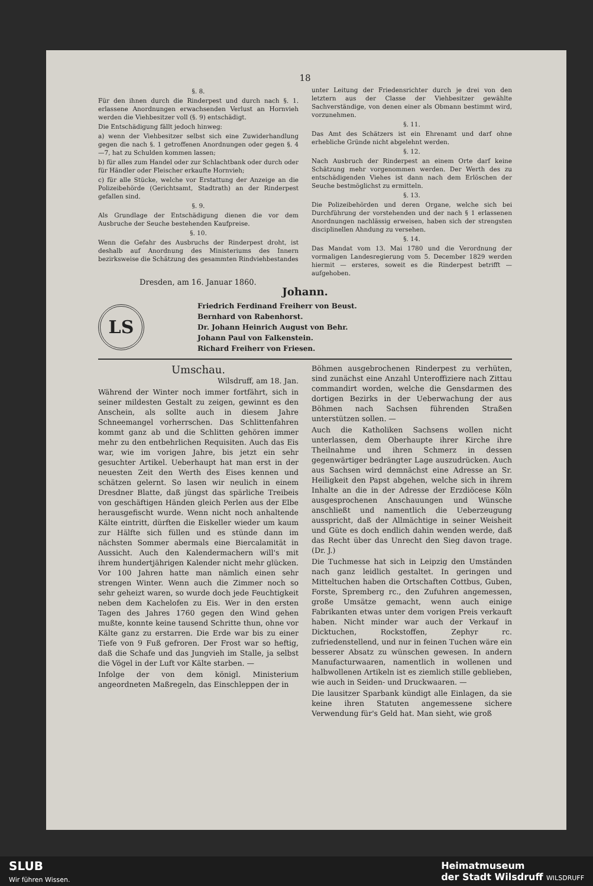18
§. 8.
Für den ihnen durch die Rinderpest und durch nach §. 1. erlassene Anordnungen erwachsenden Verlust an Hornvieh werden die Viehbesitzer voll (§. 9) entschädigt.
Die Entschädigung fällt jedoch hinweg:
a) wenn der Viehbesitzer selbst sich eine Zuwiderhandlung gegen die nach §. 1 getroffenen Anordnungen oder gegen §. 4—7, hat zu Schulden kommen lassen;
b) für alles zum Handel oder zur Schlachtbank oder durch oder für Händler oder Fleischer erkaufte Hornvieh;
c) für alle Stücke, welche vor Erstattung der Anzeige an die Polizeibehörde (Gerichtsamt, Stadtrath) an der Rinderpest gefallen sind.
§. 9.
Als Grundlage der Entschädigung dienen die vor dem Ausbruche der Seuche bestehenden Kaufpreise.
§. 10.
Wenn die Gefahr des Ausbruchs der Rinderpest droht, ist deshalb auf Anordnung des Ministeriums des Innern bezirksweise die Schätzung des gesammten Rindviehbestandes
unter Leitung der Friedensrichter durch je drei von den letztern aus der Classe der Viehbesitzer gewählte Sachverständige, von denen einer als Obmann bestimmt wird, vorzunehmen.
§. 11.
Das Amt des Schätzers ist ein Ehrenamt und darf ohne erhebliche Gründe nicht abgelehnt werden.
§. 12.
Nach Ausbruch der Rinderpest an einem Orte darf keine Schätzung mehr vorgenommen werden. Der Werth des zu entschädigenden Viehes ist dann nach dem Erlöschen der Seuche bestmöglichst zu ermitteln.
§. 13.
Die Polizeibehörden und deren Organe, welche sich bei Durchführung der vorstehenden und der nach § 1 erlassenen Anordnungen nachlässig erweisen, haben sich der strengsten disciplinellen Ahndung zu versehen.
§. 14.
Das Mandat vom 13. Mai 1780 und die Verordnung der vormaligen Landesregierung vom 5. December 1829 werden hiermit — ersteres, soweit es die Rinderpest betrifft — aufgehoben.
Dresden, am 16. Januar 1860.
Johann.
LS
Friedrich Ferdinand Freiherr von Beust.
Bernhard von Rabenhorst.
Dr. Johann Heinrich August von Behr.
Johann Paul von Falkenstein.
Richard Freiherr von Friesen.
Umschau.
Wilsdruff, am 18. Jan.
Während der Winter noch immer fortfährt, sich in seiner mildesten Gestalt zu zeigen, gewinnt es den Anschein, als sollte auch in diesem Jahre Schneemangel vorherrschen. Das Schlittenfahren kommt ganz ab und die Schlitten gehören immer mehr zu den entbehrlichen Requisiten. Auch das Eis war, wie im vorigen Jahre, bis jetzt ein sehr gesuchter Artikel. Ueberhaupt hat man erst in der neuesten Zeit den Werth des Eises kennen und schätzen gelernt. So lasen wir neulich in einem Dresdner Blatte, daß jüngst das spärliche Treibeis von geschäftigen Händen gleich Perlen aus der Elbe herausgefischt wurde. Wenn nicht noch anhaltende Kälte eintritt, dürften die Eiskeller wieder um kaum zur Hälfte sich füllen und es stünde dann im nächsten Sommer abermals eine Biercalamität in Aussicht. Auch den Kalendermachern will's mit ihrem hundertjährigen Kalender nicht mehr glücken. Vor 100 Jahren hatte man nämlich einen sehr strengen Winter. Wenn auch die Zimmer noch so sehr geheizt waren, so wurde doch jede Feuchtigkeit neben dem Kachelofen zu Eis. Wer in den ersten Tagen des Jahres 1760 gegen den Wind gehen mußte, konnte keine tausend Schritte thun, ohne vor Kälte ganz zu erstarren. Die Erde war bis zu einer Tiefe von 9 Fuß gefroren. Der Frost war so heftig, daß die Schafe und das Jungvieh im Stalle, ja selbst die Vögel in der Luft vor Kälte starben. —
Infolge der von dem königl. Ministerium angeordneten Maßregeln, das Einschleppen der in
Böhmen ausgebrochenen Rinderpest zu verhüten, sind zunächst eine Anzahl Unteroffiziere nach Zittau commandirt worden, welche die Gensdarmen des dortigen Bezirks in der Ueberwachung der aus Böhmen nach Sachsen führenden Straßen unterstützen sollen. —
Auch die Katholiken Sachsens wollen nicht unterlassen, dem Oberhaupte ihrer Kirche ihre Theilnahme und ihren Schmerz in dessen gegenwärtiger bedrängter Lage auszudrücken. Auch aus Sachsen wird demnächst eine Adresse an Sr. Heiligkeit den Papst abgehen, welche sich in ihrem Inhalte an die in der Adresse der Erzdiöcese Köln ausgesprochenen Anschauungen und Wünsche anschließt und namentlich die Ueberzeugung ausspricht, daß der Allmächtige in seiner Weisheit und Güte es doch endlich dahin wenden werde, daß das Recht über das Unrecht den Sieg davon trage. (Dr. J.)
Die Tuchmesse hat sich in Leipzig den Umständen nach ganz leidlich gestaltet. In geringen und Mitteltuchen haben die Ortschaften Cottbus, Guben, Forste, Spremberg rc., den Zufuhren angemessen, große Umsätze gemacht, wenn auch einige Fabrikanten etwas unter dem vorigen Preis verkauft haben. Nicht minder war auch der Verkauf in Dicktuchen, Rockstoffen, Zephyr rc. zufriedenstellend, und nur in feinen Tuchen wäre ein besserer Absatz zu wünschen gewesen. In andern Manufacturwaaren, namentlich in wollenen und halbwollenen Artikeln ist es ziemlich stille geblieben, wie auch in Seiden- und Druckwaaren. —
Die lausitzer Sparbank kündigt alle Einlagen, da sie keine ihren Statuten angemessene sichere Verwendung für's Geld hat. Man sieht, wie groß
SLUB
Wir führen Wissen.
Heimatmuseum
der Stadt Wilsdruff WILSDRUFF